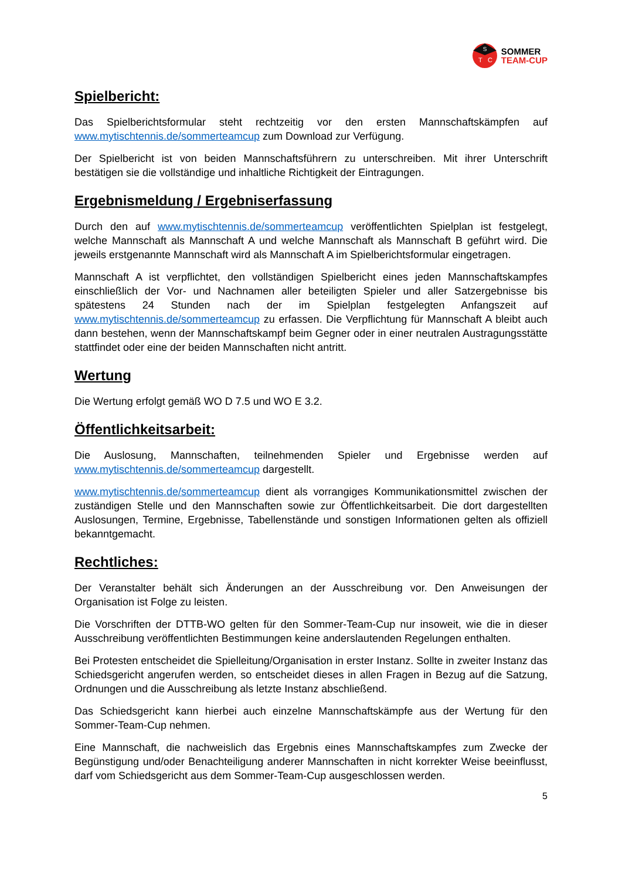S
T
C
SOMMER
TEAM-CUP
Spielbericht:
Das Spielberichtsformular steht rechtzeitig vor den ersten Mannschaftskämpfen auf www.mytischtennis.de/sommerteamcup zum Download zur Verfügung.
Der Spielbericht ist von beiden Mannschaftsführern zu unterschreiben. Mit ihrer Unterschrift bestätigen sie die vollständige und inhaltliche Richtigkeit der Eintragungen.
Ergebnismeldung / Ergebniserfassung
Durch den auf www.mytischtennis.de/sommerteamcup veröffentlichten Spielplan ist festgelegt, welche Mannschaft als Mannschaft A und welche Mannschaft als Mannschaft B geführt wird. Die jeweils erstgenannte Mannschaft wird als Mannschaft A im Spielberichtsformular eingetragen.
Mannschaft A ist verpflichtet, den vollständigen Spielbericht eines jeden Mannschaftskampfes einschließlich der Vor- und Nachnamen aller beteiligten Spieler und aller Satzergebnisse bis spätestens 24 Stunden nach der im Spielplan festgelegten Anfangszeit auf www.mytischtennis.de/sommerteamcup zu erfassen. Die Verpflichtung für Mannschaft A bleibt auch dann bestehen, wenn der Mannschaftskampf beim Gegner oder in einer neutralen Austragungsstätte stattfindet oder eine der beiden Mannschaften nicht antritt.
Wertung
Die Wertung erfolgt gemäß WO D 7.5 und WO E 3.2.
Öffentlichkeitsarbeit:
Die Auslosung, Mannschaften, teilnehmenden Spieler und Ergebnisse werden auf www.mytischtennis.de/sommerteamcup dargestellt.
www.mytischtennis.de/sommerteamcup dient als vorrangiges Kommunikationsmittel zwischen der zuständigen Stelle und den Mannschaften sowie zur Öffentlichkeitsarbeit. Die dort dargestellten Auslosungen, Termine, Ergebnisse, Tabellenstände und sonstigen Informationen gelten als offiziell bekanntgemacht.
Rechtliches:
Der Veranstalter behält sich Änderungen an der Ausschreibung vor. Den Anweisungen der Organisation ist Folge zu leisten.
Die Vorschriften der DTTB-WO gelten für den Sommer-Team-Cup nur insoweit, wie die in dieser Ausschreibung veröffentlichten Bestimmungen keine anderslautenden Regelungen enthalten.
Bei Protesten entscheidet die Spielleitung/Organisation in erster Instanz. Sollte in zweiter Instanz das Schiedsgericht angerufen werden, so entscheidet dieses in allen Fragen in Bezug auf die Satzung, Ordnungen und die Ausschreibung als letzte Instanz abschließend.
Das Schiedsgericht kann hierbei auch einzelne Mannschaftskämpfe aus der Wertung für den Sommer-Team-Cup nehmen.
Eine Mannschaft, die nachweislich das Ergebnis eines Mannschaftskampfes zum Zwecke der Begünstigung und/oder Benachteiligung anderer Mannschaften in nicht korrekter Weise beeinflusst, darf vom Schiedsgericht aus dem Sommer-Team-Cup ausgeschlossen werden.
5